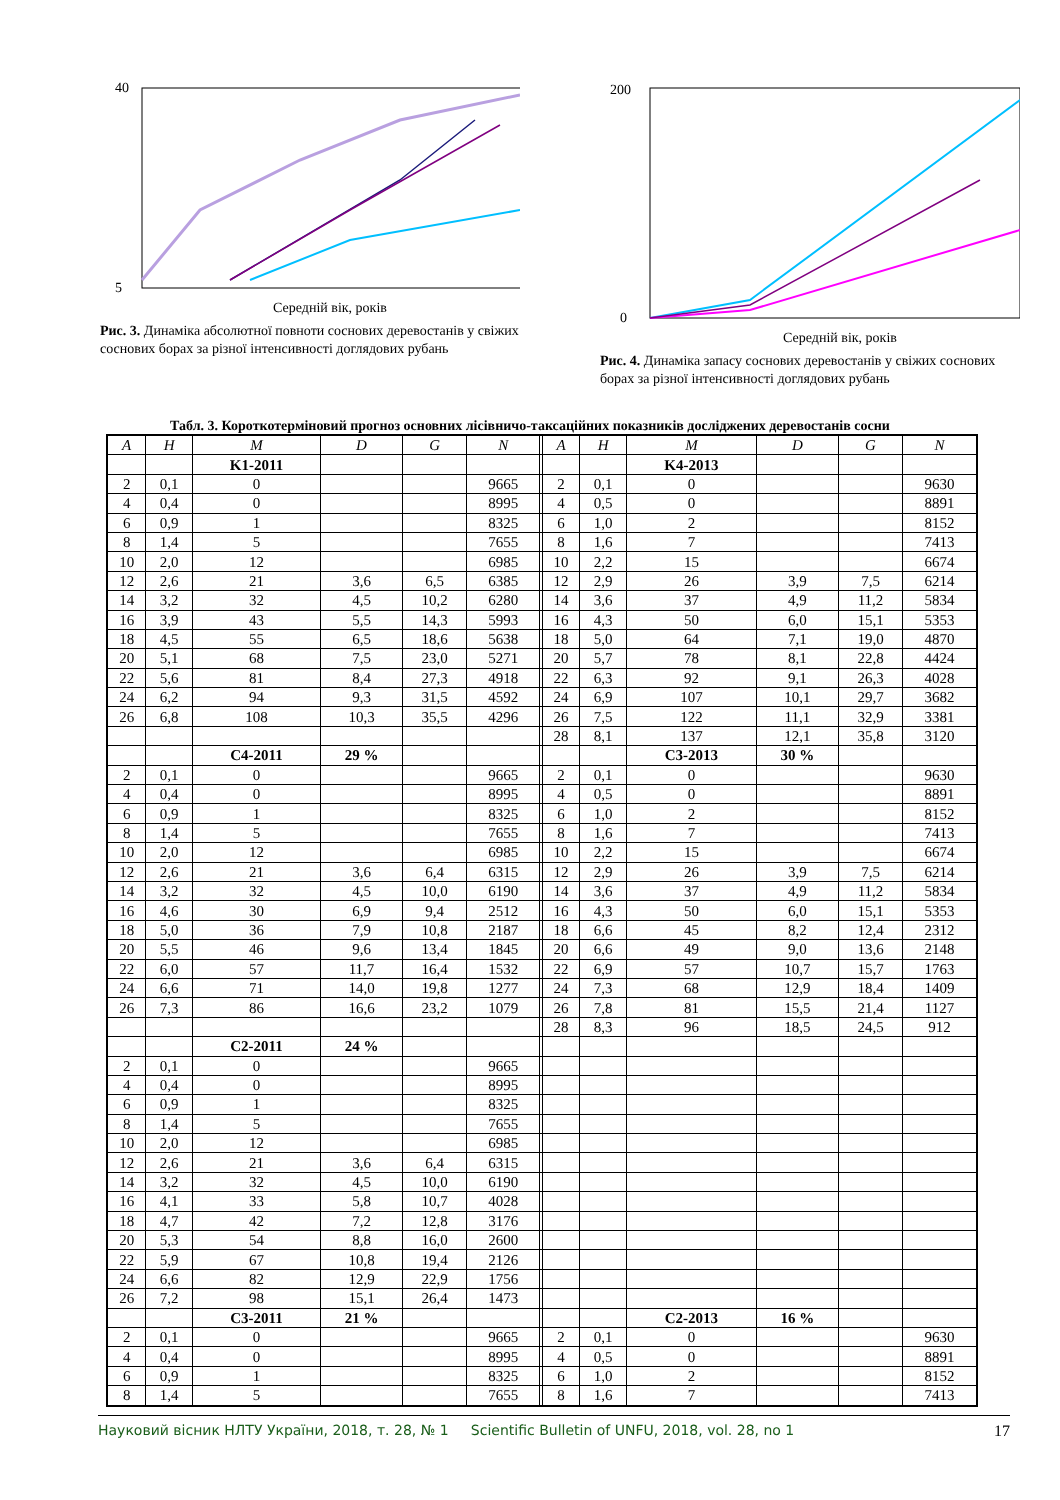5
40
Середній вік, років
Рис. 3. Динаміка абсолютної повноти соснових деревостанів у свіжих соснових борах за різної інтенсивності доглядових рубань
0
200
Середній вік, років
Рис. 4. Динаміка запасу соснових деревостанів у свіжих соснових борах за різної інтенсивності доглядових рубань
Табл. 3. Короткотерміновий прогноз основних лісівничо-таксаційних показників досліджених деревостанів сосни
| A | H | M | D | G | N | | A | H | M | D | G | N |
| --- | --- | --- | --- | --- | --- | --- | --- | --- | --- | --- | --- | --- |
| | | K1-2011 | | | | | | | K4-2013 | | | |
| 2 | 0,1 | 0 | | | 9665 | | 2 | 0,1 | 0 | | | 9630 |
| 4 | 0,4 | 0 | | | 8995 | | 4 | 0,5 | 0 | | | 8891 |
| 6 | 0,9 | 1 | | | 8325 | | 6 | 1,0 | 2 | | | 8152 |
| 8 | 1,4 | 5 | | | 7655 | | 8 | 1,6 | 7 | | | 7413 |
| 10 | 2,0 | 12 | | | 6985 | | 10 | 2,2 | 15 | | | 6674 |
| 12 | 2,6 | 21 | 3,6 | 6,5 | 6385 | | 12 | 2,9 | 26 | 3,9 | 7,5 | 6214 |
| 14 | 3,2 | 32 | 4,5 | 10,2 | 6280 | | 14 | 3,6 | 37 | 4,9 | 11,2 | 5834 |
| 16 | 3,9 | 43 | 5,5 | 14,3 | 5993 | | 16 | 4,3 | 50 | 6,0 | 15,1 | 5353 |
| 18 | 4,5 | 55 | 6,5 | 18,6 | 5638 | | 18 | 5,0 | 64 | 7,1 | 19,0 | 4870 |
| 20 | 5,1 | 68 | 7,5 | 23,0 | 5271 | | 20 | 5,7 | 78 | 8,1 | 22,8 | 4424 |
| 22 | 5,6 | 81 | 8,4 | 27,3 | 4918 | | 22 | 6,3 | 92 | 9,1 | 26,3 | 4028 |
| 24 | 6,2 | 94 | 9,3 | 31,5 | 4592 | | 24 | 6,9 | 107 | 10,1 | 29,7 | 3682 |
| 26 | 6,8 | 108 | 10,3 | 35,5 | 4296 | | 26 | 7,5 | 122 | 11,1 | 32,9 | 3381 |
| | | | | | | | 28 | 8,1 | 137 | 12,1 | 35,8 | 3120 |
| | | C4-2011 | 29 % | | | | | | C3-2013 | 30 % | | |
| 2 | 0,1 | 0 | | | 9665 | | 2 | 0,1 | 0 | | | 9630 |
| 4 | 0,4 | 0 | | | 8995 | | 4 | 0,5 | 0 | | | 8891 |
| 6 | 0,9 | 1 | | | 8325 | | 6 | 1,0 | 2 | | | 8152 |
| 8 | 1,4 | 5 | | | 7655 | | 8 | 1,6 | 7 | | | 7413 |
| 10 | 2,0 | 12 | | | 6985 | | 10 | 2,2 | 15 | | | 6674 |
| 12 | 2,6 | 21 | 3,6 | 6,4 | 6315 | | 12 | 2,9 | 26 | 3,9 | 7,5 | 6214 |
| 14 | 3,2 | 32 | 4,5 | 10,0 | 6190 | | 14 | 3,6 | 37 | 4,9 | 11,2 | 5834 |
| 16 | 4,6 | 30 | 6,9 | 9,4 | 2512 | | 16 | 4,3 | 50 | 6,0 | 15,1 | 5353 |
| 18 | 5,0 | 36 | 7,9 | 10,8 | 2187 | | 18 | 6,6 | 45 | 8,2 | 12,4 | 2312 |
| 20 | 5,5 | 46 | 9,6 | 13,4 | 1845 | | 20 | 6,6 | 49 | 9,0 | 13,6 | 2148 |
| 22 | 6,0 | 57 | 11,7 | 16,4 | 1532 | | 22 | 6,9 | 57 | 10,7 | 15,7 | 1763 |
| 24 | 6,6 | 71 | 14,0 | 19,8 | 1277 | | 24 | 7,3 | 68 | 12,9 | 18,4 | 1409 |
| 26 | 7,3 | 86 | 16,6 | 23,2 | 1079 | | 26 | 7,8 | 81 | 15,5 | 21,4 | 1127 |
| | | | | | | | 28 | 8,3 | 96 | 18,5 | 24,5 | 912 |
| | | C2-2011 | 24 % | | | | | | | | | |
| 2 | 0,1 | 0 | | | 9665 | | | | | | | |
| 4 | 0,4 | 0 | | | 8995 | | | | | | | |
| 6 | 0,9 | 1 | | | 8325 | | | | | | | |
| 8 | 1,4 | 5 | | | 7655 | | | | | | | |
| 10 | 2,0 | 12 | | | 6985 | | | | | | | |
| 12 | 2,6 | 21 | 3,6 | 6,4 | 6315 | | | | | | | |
| 14 | 3,2 | 32 | 4,5 | 10,0 | 6190 | | | | | | | |
| 16 | 4,1 | 33 | 5,8 | 10,7 | 4028 | | | | | | | |
| 18 | 4,7 | 42 | 7,2 | 12,8 | 3176 | | | | | | | |
| 20 | 5,3 | 54 | 8,8 | 16,0 | 2600 | | | | | | | |
| 22 | 5,9 | 67 | 10,8 | 19,4 | 2126 | | | | | | | |
| 24 | 6,6 | 82 | 12,9 | 22,9 | 1756 | | | | | | | |
| 26 | 7,2 | 98 | 15,1 | 26,4 | 1473 | | | | | | | |
| | | C3-2011 | 21 % | | | | | | C2-2013 | 16 % | | |
| 2 | 0,1 | 0 | | | 9665 | | 2 | 0,1 | 0 | | | 9630 |
| 4 | 0,4 | 0 | | | 8995 | | 4 | 0,5 | 0 | | | 8891 |
| 6 | 0,9 | 1 | | | 8325 | | 6 | 1,0 | 2 | | | 8152 |
| 8 | 1,4 | 5 | | | 7655 | | 8 | 1,6 | 7 | | | 7413 |
Науковий вісник НЛТУ України, 2018, т. 28, № 1 Scientific Bulletin of UNFU, 2018, vol. 28, no 1 17